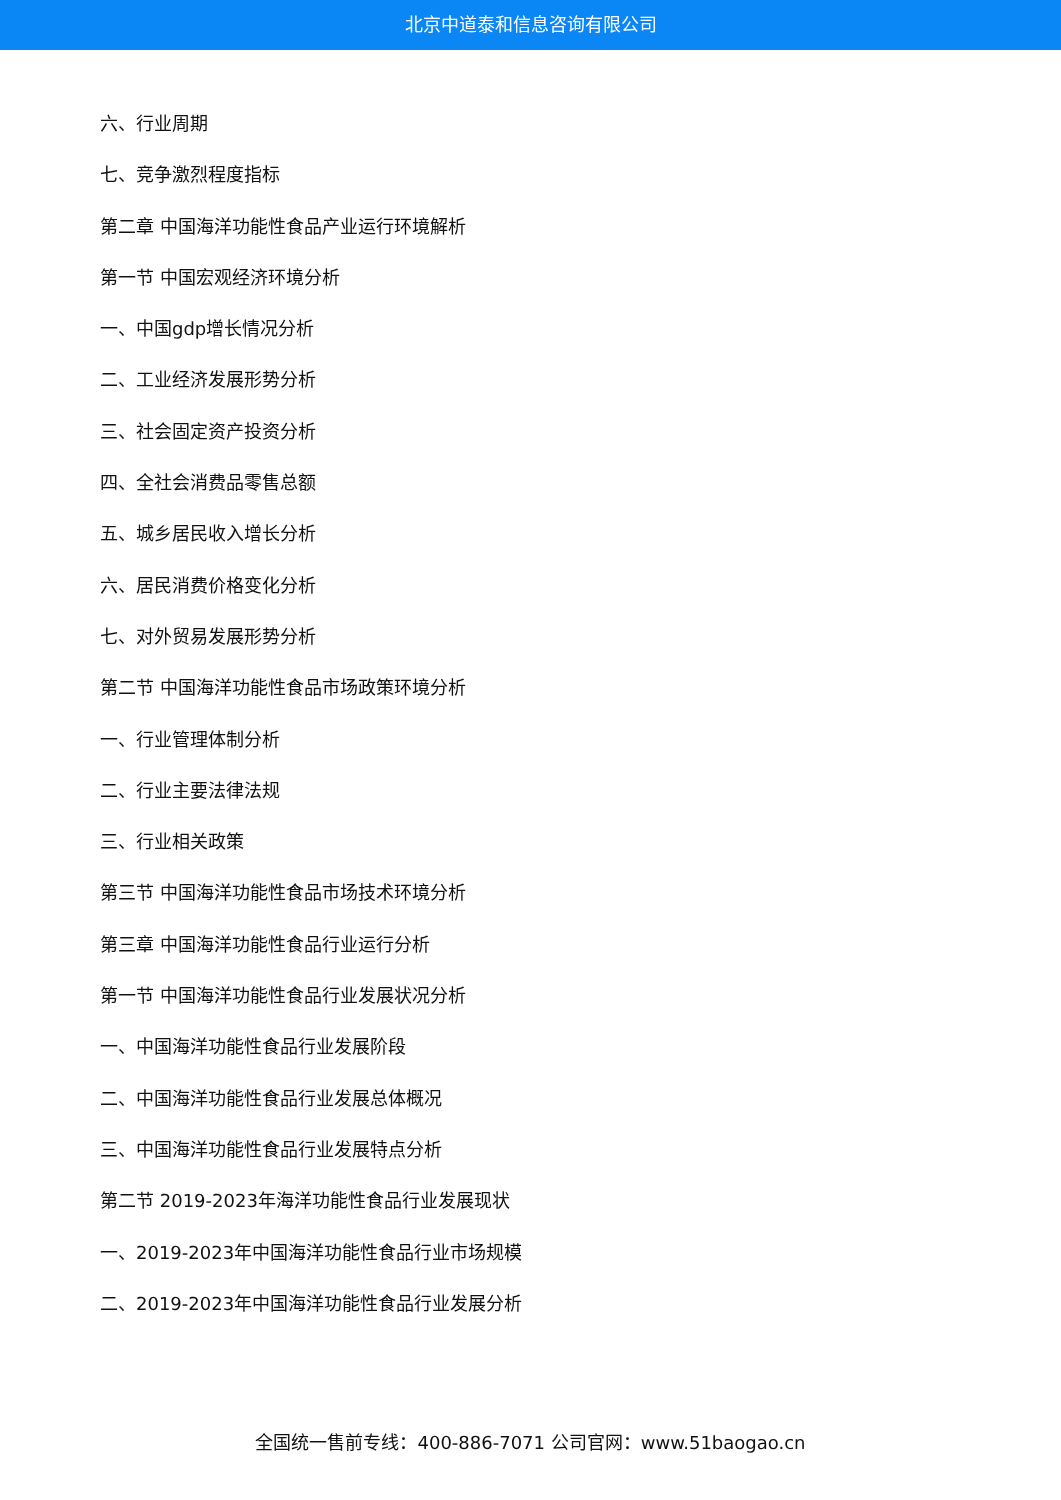北京中道泰和信息咨询有限公司
六、行业周期
七、竞争激烈程度指标
第二章 中国海洋功能性食品产业运行环境解析
第一节 中国宏观经济环境分析
一、中国gdp增长情况分析
二、工业经济发展形势分析
三、社会固定资产投资分析
四、全社会消费品零售总额
五、城乡居民收入增长分析
六、居民消费价格变化分析
七、对外贸易发展形势分析
第二节 中国海洋功能性食品市场政策环境分析
一、行业管理体制分析
二、行业主要法律法规
三、行业相关政策
第三节 中国海洋功能性食品市场技术环境分析
第三章 中国海洋功能性食品行业运行分析
第一节 中国海洋功能性食品行业发展状况分析
一、中国海洋功能性食品行业发展阶段
二、中国海洋功能性食品行业发展总体概况
三、中国海洋功能性食品行业发展特点分析
第二节 2019-2023年海洋功能性食品行业发展现状
一、2019-2023年中国海洋功能性食品行业市场规模
二、2019-2023年中国海洋功能性食品行业发展分析
全国统一售前专线：400-886-7071 公司官网：www.51baogao.cn